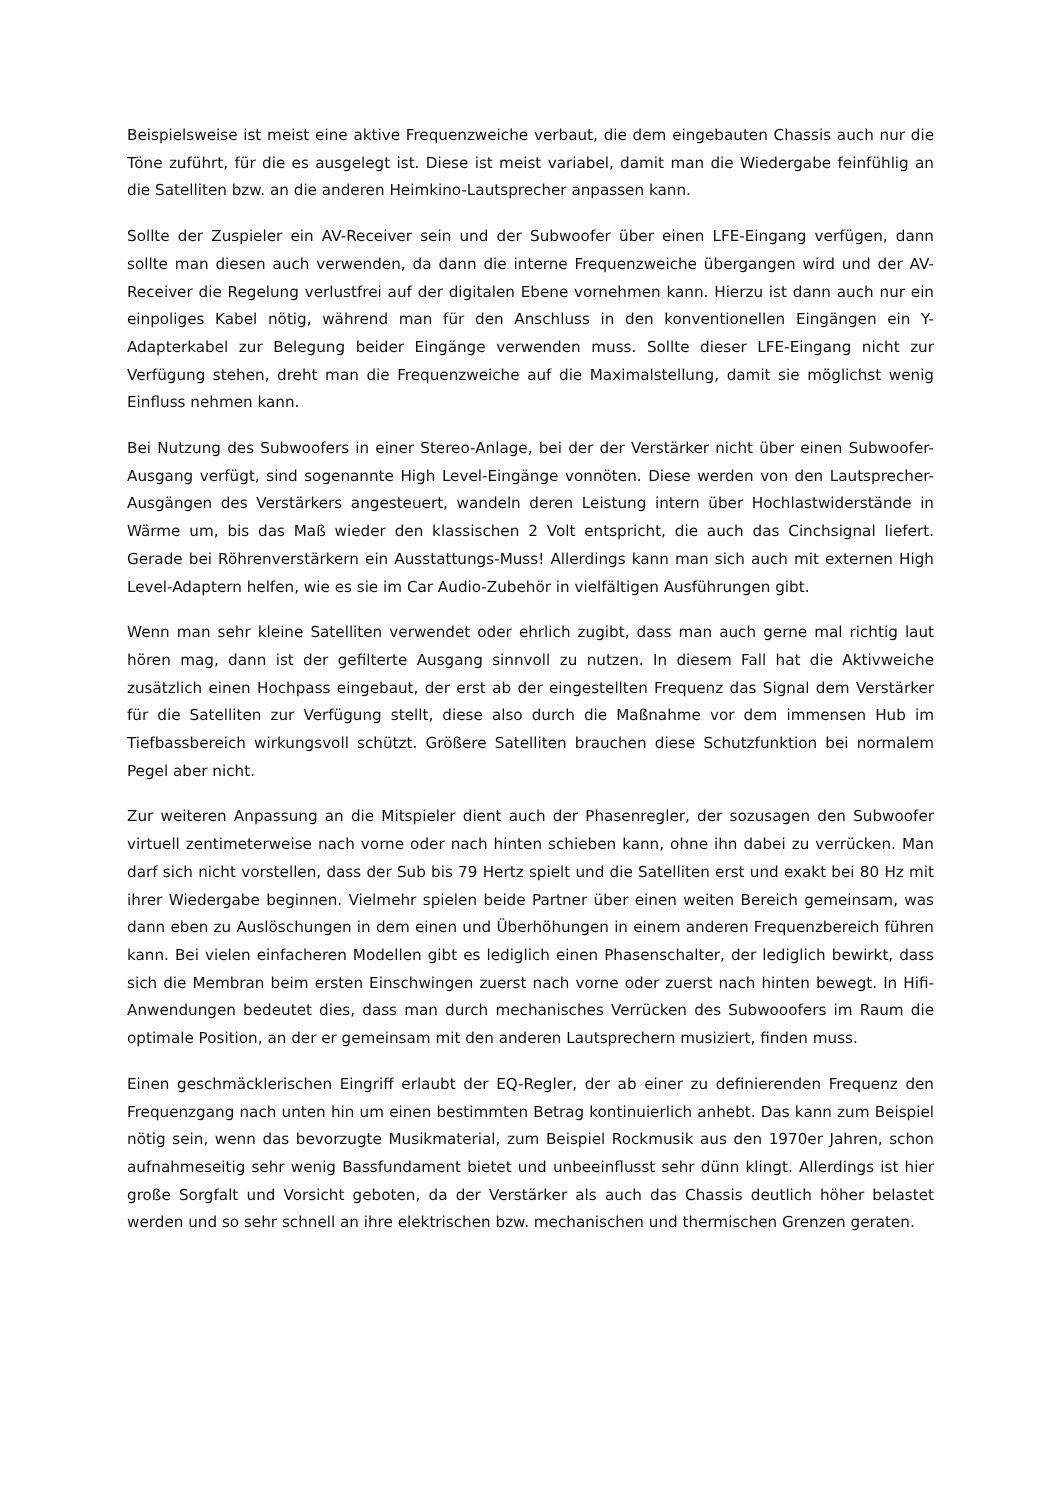Beispielsweise ist meist eine aktive Frequenzweiche verbaut, die dem eingebauten Chassis auch nur die Töne zuführt, für die es ausgelegt ist. Diese ist meist variabel, damit man die Wiedergabe feinfühlig an die Satelliten bzw. an die anderen Heimkino-Lautsprecher anpassen kann.
Sollte der Zuspieler ein AV-Receiver sein und der Subwoofer über einen LFE-Eingang verfügen, dann sollte man diesen auch verwenden, da dann die interne Frequenzweiche übergangen wird und der AV-Receiver die Regelung verlustfrei auf der digitalen Ebene vornehmen kann. Hierzu ist dann auch nur ein einpoliges Kabel nötig, während man für den Anschluss in den konventionellen Eingängen ein Y-Adapterkabel zur Belegung beider Eingänge verwenden muss. Sollte dieser LFE-Eingang nicht zur Verfügung stehen, dreht man die Frequenzweiche auf die Maximalstellung, damit sie möglichst wenig Einfluss nehmen kann.
Bei Nutzung des Subwoofers in einer Stereo-Anlage, bei der der Verstärker nicht über einen Subwoofer-Ausgang verfügt, sind sogenannte High Level-Eingänge vonnöten. Diese werden von den Lautsprecher-Ausgängen des Verstärkers angesteuert, wandeln deren Leistung intern über Hochlastwiderstände in Wärme um, bis das Maß wieder den klassischen 2 Volt entspricht, die auch das Cinchsignal liefert. Gerade bei Röhrenverstärkern ein Ausstattungs-Muss! Allerdings kann man sich auch mit externen High Level-Adaptern helfen, wie es sie im Car Audio-Zubehör in vielfältigen Ausführungen gibt.
Wenn man sehr kleine Satelliten verwendet oder ehrlich zugibt, dass man auch gerne mal richtig laut hören mag, dann ist der gefilterte Ausgang sinnvoll zu nutzen. In diesem Fall hat die Aktivweiche zusätzlich einen Hochpass eingebaut, der erst ab der eingestellten Frequenz das Signal dem Verstärker für die Satelliten zur Verfügung stellt, diese also durch die Maßnahme vor dem immensen Hub im Tiefbassbereich wirkungsvoll schützt. Größere Satelliten brauchen diese Schutzfunktion bei normalem Pegel aber nicht.
Zur weiteren Anpassung an die Mitspieler dient auch der Phasenregler, der sozusagen den Subwoofer virtuell zentimeterweise nach vorne oder nach hinten schieben kann, ohne ihn dabei zu verrücken. Man darf sich nicht vorstellen, dass der Sub bis 79 Hertz spielt und die Satelliten erst und exakt bei 80 Hz mit ihrer Wiedergabe beginnen. Vielmehr spielen beide Partner über einen weiten Bereich gemeinsam, was dann eben zu Auslöschungen in dem einen und Überhöhungen in einem anderen Frequenzbereich führen kann. Bei vielen einfacheren Modellen gibt es lediglich einen Phasenschalter, der lediglich bewirkt, dass sich die Membran beim ersten Einschwingen zuerst nach vorne oder zuerst nach hinten bewegt. In Hifi-Anwendungen bedeutet dies, dass man durch mechanisches Verrücken des Subwooofers im Raum die optimale Position, an der er gemeinsam mit den anderen Lautsprechern musiziert, finden muss.
Einen geschmäcklerischen Eingriff erlaubt der EQ-Regler, der ab einer zu definierenden Frequenz den Frequenzgang nach unten hin um einen bestimmten Betrag kontinuierlich anhebt. Das kann zum Beispiel nötig sein, wenn das bevorzugte Musikmaterial, zum Beispiel Rockmusik aus den 1970er Jahren, schon aufnahmeseitig sehr wenig Bassfundament bietet und unbeeinflusst sehr dünn klingt. Allerdings ist hier große Sorgfalt und Vorsicht geboten, da der Verstärker als auch das Chassis deutlich höher belastet werden und so sehr schnell an ihre elektrischen bzw. mechanischen und thermischen Grenzen geraten.